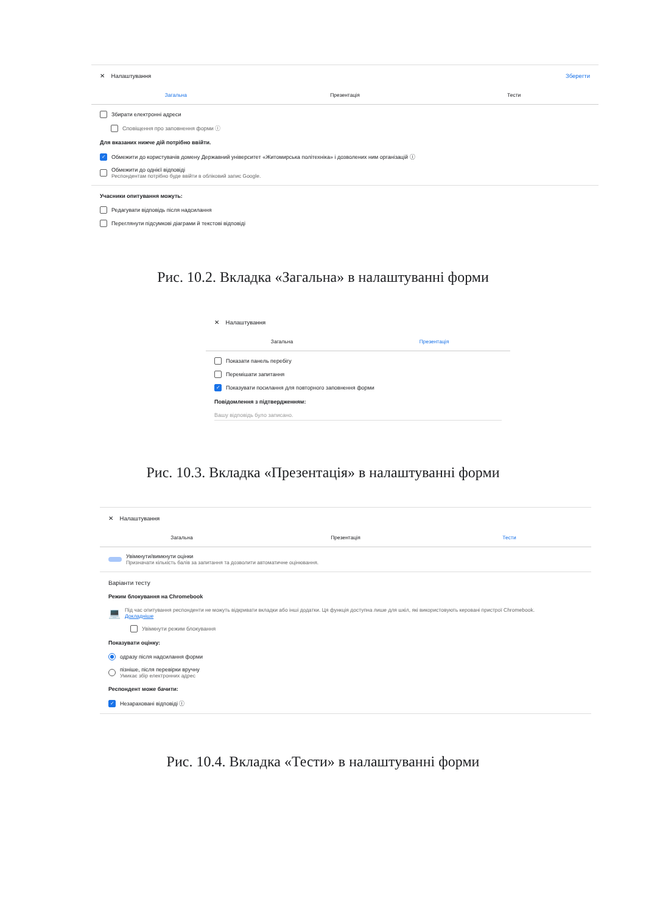✕ Налаштування Зберегти
Загальна Презентація Тести
Збирати електронні адреси
Сповіщення про заповнення форми ⓘ
Для вказаних нижче дій потрібно ввійти.
✓ Обмежити до користувачів домену Державний університет «Житомирська політехніка» і дозволених ним організацій ⓘ
Обмежити до однієї відповіді
Респондентам потрібно буде ввійти в обліковий запис Google.
Учасники опитування можуть:
Редагувати відповідь після надсилання
Переглянути підсумкові діаграми й текстові відповіді
Рис. 10.2. Вкладка «Загальна» в налаштуванні форми
✕ Налаштування
Загальна Презентація
Показати панель перебігу
Перемішати запитання
✓ Показувати посилання для повторного заповнення форми
Повідомлення з підтвердженням:
Вашу відповідь було записано.
Рис. 10.3. Вкладка «Презентація» в налаштуванні форми
✕ Налаштування
Загальна Презентація Тести
Увімкнути/вимкнути оцінки
Призначати кількість балів за запитання та дозволити автоматичне оцінювання.
Варіанти тесту
Режим блокування на Chromebook
💻
Під час опитування респонденти не можуть відкривати вкладки або інші додатки. Ця функція доступна лише для шкіл, які використовують керовані пристрої Chromebook.
Докладніше
Увімкнути режим блокування
Показувати оцінку:
одразу після надсилання форми
пізніше, після перевірки вручну
Умикає збір електронних адрес
Респондент може бачити:
✓ Незараховані відповіді ⓘ
Рис. 10.4. Вкладка «Тести» в налаштуванні форми